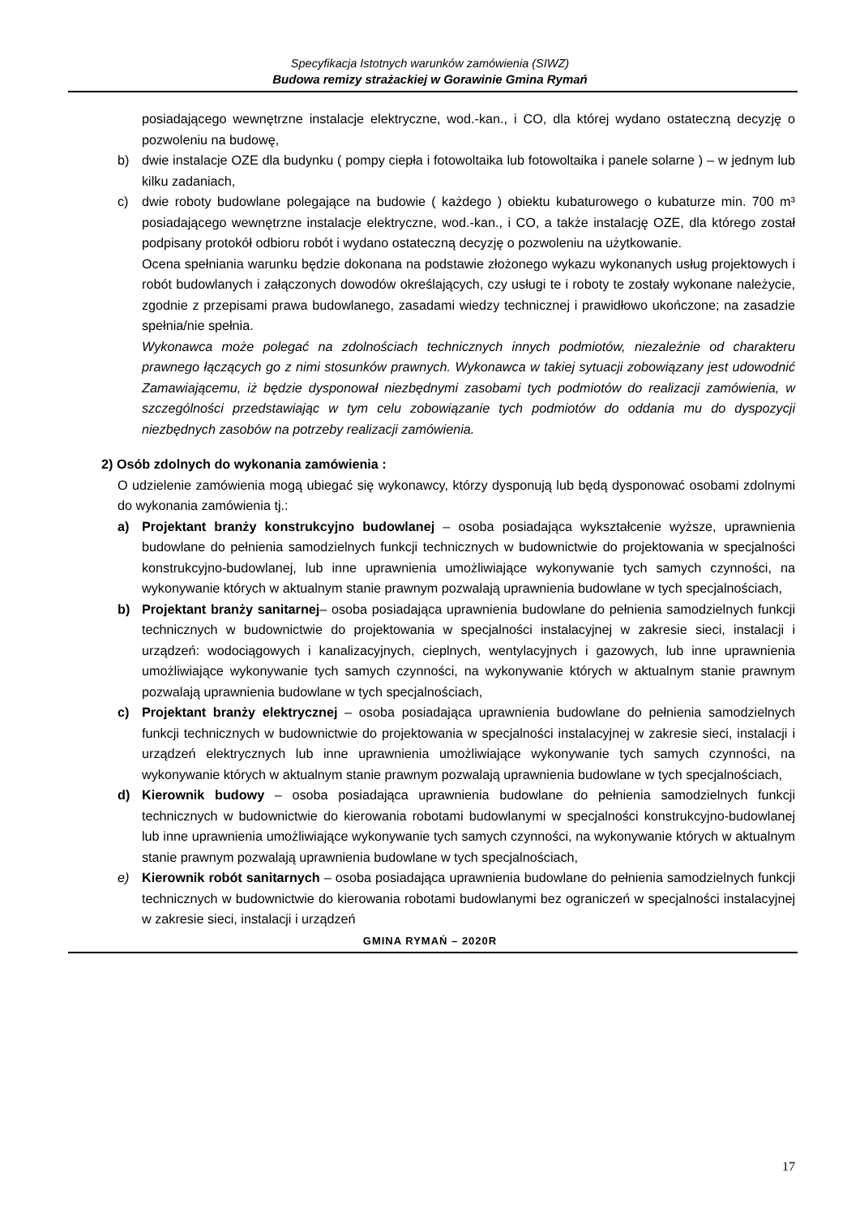Specyfikacja Istotnych warunków zamówienia (SIWZ)
Budowa remizy strażackiej w Gorawinie Gmina Rymań
posiadającego wewnętrzne instalacje elektryczne, wod.-kan., i CO, dla której wydano ostateczną decyzję o pozwoleniu na budowę,
b) dwie instalacje OZE dla budynku ( pompy ciepła i fotowoltaika lub fotowoltaika i panele solarne ) – w jednym lub kilku zadaniach,
c) dwie roboty budowlane polegające na budowie ( każdego ) obiektu kubaturowego o kubaturze min. 700 m³ posiadającego wewnętrzne instalacje elektryczne, wod.-kan., i CO, a także instalację OZE, dla którego został podpisany protokół odbioru robót i wydano ostateczną decyzję o pozwoleniu na użytkowanie.
Ocena spełniania warunku będzie dokonana na podstawie złożonego wykazu wykonanych usług projektowych i robót budowlanych i załączonych dowodów określających, czy usługi te i roboty te zostały wykonane należycie, zgodnie z przepisami prawa budowlanego, zasadami wiedzy technicznej i prawidłowo ukończone; na zasadzie spełnia/nie spełnia.
Wykonawca może polegać na zdolnościach technicznych innych podmiotów, niezależnie od charakteru prawnego łączących go z nimi stosunków prawnych. Wykonawca w takiej sytuacji zobowiązany jest udowodnić Zamawiającemu, iż będzie dysponował niezbędnymi zasobami tych podmiotów do realizacji zamówienia, w szczególności przedstawiając w tym celu zobowiązanie tych podmiotów do oddania mu do dyspozycji niezbędnych zasobów na potrzeby realizacji zamówienia.
2) Osób zdolnych do wykonania zamówienia :
O udzielenie zamówienia mogą ubiegać się wykonawcy, którzy dysponują lub będą dysponować osobami zdolnymi do wykonania zamówienia tj.:
a) Projektant branży konstrukcyjno budowlanej – osoba posiadająca wykształcenie wyższe, uprawnienia budowlane do pełnienia samodzielnych funkcji technicznych w budownictwie do projektowania w specjalności konstrukcyjno-budowlanej, lub inne uprawnienia umożliwiające wykonywanie tych samych czynności, na wykonywanie których w aktualnym stanie prawnym pozwalają uprawnienia budowlane w tych specjalnościach,
b) Projektant branży sanitarnej– osoba posiadająca uprawnienia budowlane do pełnienia samodzielnych funkcji technicznych w budownictwie do projektowania w specjalności instalacyjnej w zakresie sieci, instalacji i urządzeń: wodociągowych i kanalizacyjnych, cieplnych, wentylacyjnych i gazowych, lub inne uprawnienia umożliwiające wykonywanie tych samych czynności, na wykonywanie których w aktualnym stanie prawnym pozwalają uprawnienia budowlane w tych specjalnościach,
c) Projektant branży elektrycznej – osoba posiadająca uprawnienia budowlane do pełnienia samodzielnych funkcji technicznych w budownictwie do projektowania w specjalności instalacyjnej w zakresie sieci, instalacji i urządzeń elektrycznych lub inne uprawnienia umożliwiające wykonywanie tych samych czynności, na wykonywanie których w aktualnym stanie prawnym pozwalają uprawnienia budowlane w tych specjalnościach,
d) Kierownik budowy – osoba posiadająca uprawnienia budowlane do pełnienia samodzielnych funkcji technicznych w budownictwie do kierowania robotami budowlanymi w specjalności konstrukcyjno-budowlanej lub inne uprawnienia umożliwiające wykonywanie tych samych czynności, na wykonywanie których w aktualnym stanie prawnym pozwalają uprawnienia budowlane w tych specjalnościach,
e) Kierownik robót sanitarnych – osoba posiadająca uprawnienia budowlane do pełnienia samodzielnych funkcji technicznych w budownictwie do kierowania robotami budowlanymi bez ograniczeń w specjalności instalacyjnej w zakresie sieci, instalacji i urządzeń
GMINA RYMAŃ – 2020R
17